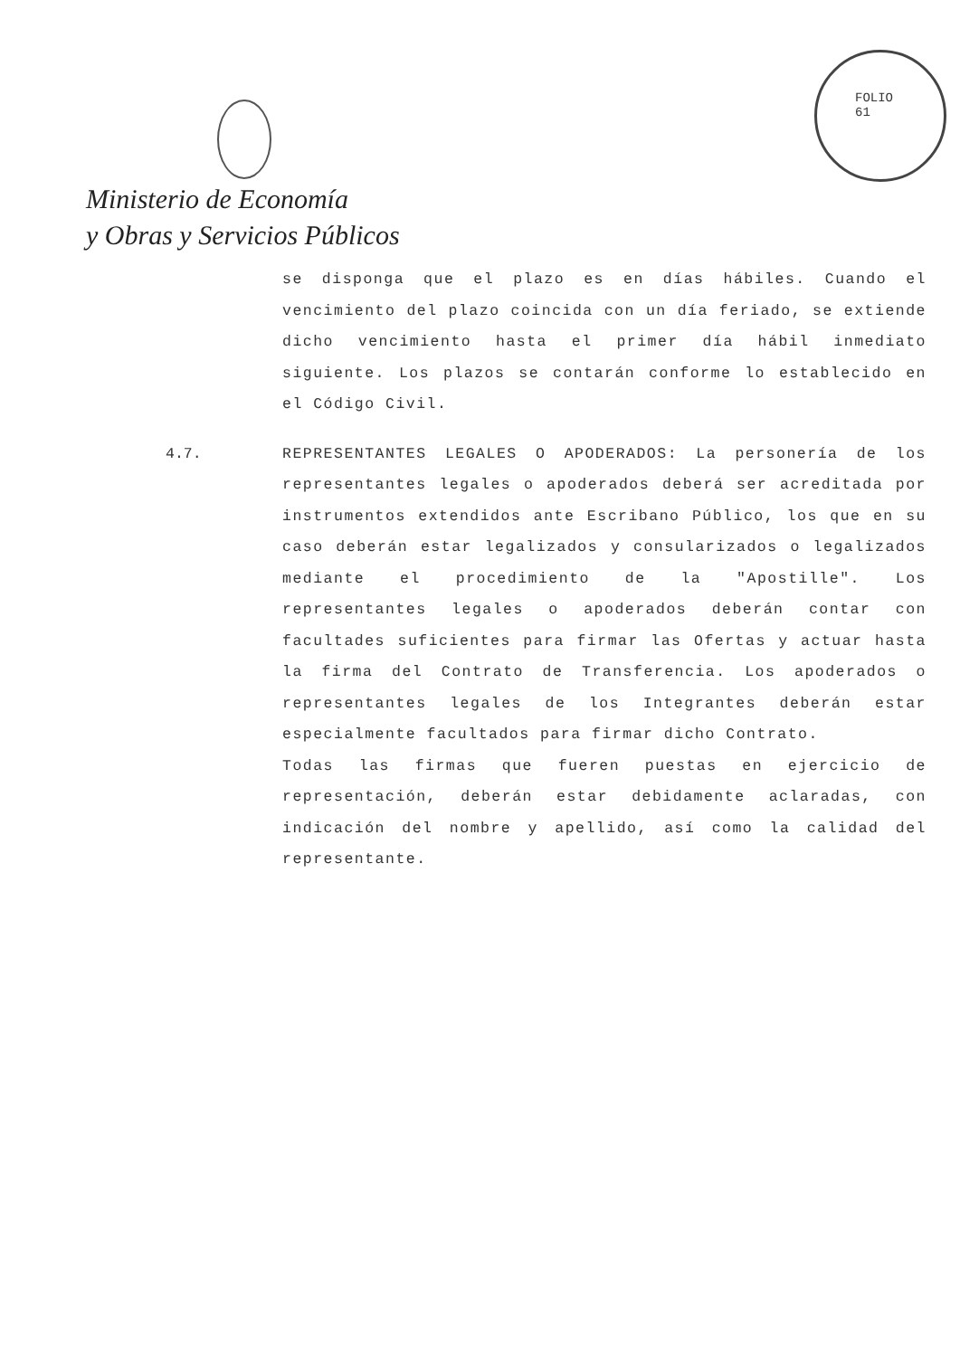FOLIO
61
Ministerio de Economía
y Obras y Servicios Públicos
se disponga que el plazo es en días hábiles. Cuando el vencimiento del plazo coincida con un día feriado, se extiende dicho vencimiento hasta el primer día hábil inmediato siguiente. Los plazos se contarán conforme lo establecido en el Código Civil.
4.7.
REPRESENTANTES LEGALES O APODERADOS: La personería de los representantes legales o apoderados deberá ser acreditada por instrumentos extendidos ante Escribano Público, los que en su caso deberán estar legalizados y consularizados o legalizados mediante el procedimiento de la "Apostille". Los representantes legales o apoderados deberán contar con facultades suficientes para firmar las Ofertas y actuar hasta la firma del Contrato de Transferencia. Los apoderados o representantes legales de los Integrantes deberán estar especialmente facultados para firmar dicho Contrato.
Todas las firmas que fueren puestas en ejercicio de representación, deberán estar debidamente aclaradas, con indicación del nombre y apellido, así como la calidad del representante.